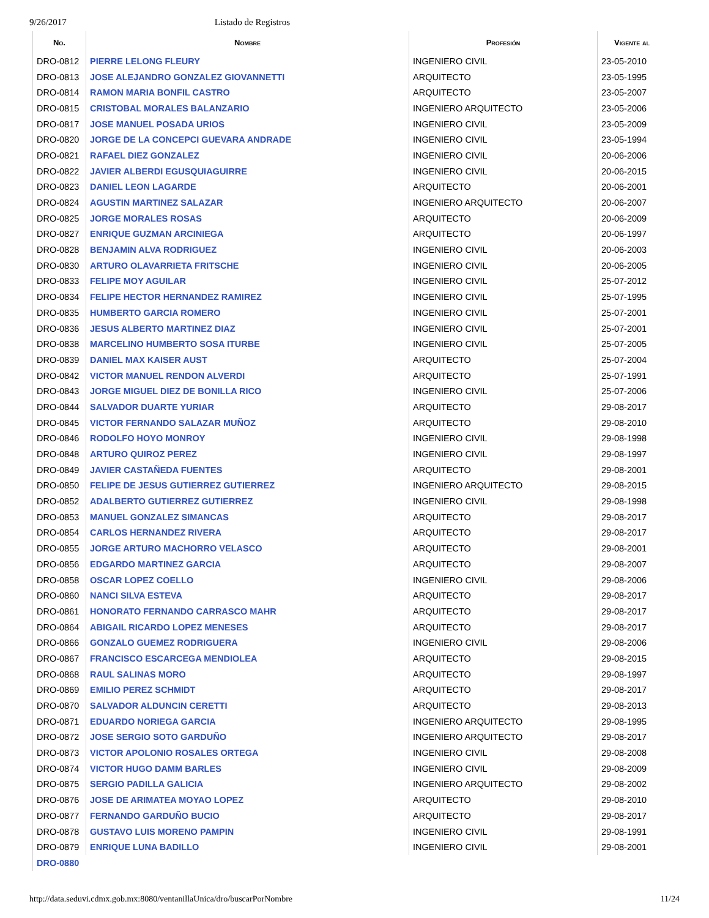9/26/2017 Listado de Registros
| No. | Nombre | Profesión | Vigente al |
| --- | --- | --- | --- |
| DRO-0812 | PIERRE LELONG FLEURY | INGENIERO CIVIL | 23-05-2010 |
| DRO-0813 | JOSE ALEJANDRO GONZALEZ GIOVANNETTI | ARQUITECTO | 23-05-1995 |
| DRO-0814 | RAMON MARIA BONFIL CASTRO | ARQUITECTO | 23-05-2007 |
| DRO-0815 | CRISTOBAL MORALES BALANZARIO | INGENIERO ARQUITECTO | 23-05-2006 |
| DRO-0817 | JOSE MANUEL POSADA URIOS | INGENIERO CIVIL | 23-05-2009 |
| DRO-0820 | JORGE DE LA CONCEPCI GUEVARA ANDRADE | INGENIERO CIVIL | 23-05-1994 |
| DRO-0821 | RAFAEL DIEZ GONZALEZ | INGENIERO CIVIL | 20-06-2006 |
| DRO-0822 | JAVIER ALBERDI EGUSQUIAGUIRRE | INGENIERO CIVIL | 20-06-2015 |
| DRO-0823 | DANIEL LEON LAGARDE | ARQUITECTO | 20-06-2001 |
| DRO-0824 | AGUSTIN MARTINEZ SALAZAR | INGENIERO ARQUITECTO | 20-06-2007 |
| DRO-0825 | JORGE MORALES ROSAS | ARQUITECTO | 20-06-2009 |
| DRO-0827 | ENRIQUE GUZMAN ARCINIEGA | ARQUITECTO | 20-06-1997 |
| DRO-0828 | BENJAMIN ALVA RODRIGUEZ | INGENIERO CIVIL | 20-06-2003 |
| DRO-0830 | ARTURO OLAVARRIETA FRITSCHE | INGENIERO CIVIL | 20-06-2005 |
| DRO-0833 | FELIPE MOY AGUILAR | INGENIERO CIVIL | 25-07-2012 |
| DRO-0834 | FELIPE HECTOR HERNANDEZ RAMIREZ | INGENIERO CIVIL | 25-07-1995 |
| DRO-0835 | HUMBERTO GARCIA ROMERO | INGENIERO CIVIL | 25-07-2001 |
| DRO-0836 | JESUS ALBERTO MARTINEZ DIAZ | INGENIERO CIVIL | 25-07-2001 |
| DRO-0838 | MARCELINO HUMBERTO SOSA ITURBE | INGENIERO CIVIL | 25-07-2005 |
| DRO-0839 | DANIEL MAX KAISER AUST | ARQUITECTO | 25-07-2004 |
| DRO-0842 | VICTOR MANUEL RENDON ALVERDI | ARQUITECTO | 25-07-1991 |
| DRO-0843 | JORGE MIGUEL DIEZ DE BONILLA RICO | INGENIERO CIVIL | 25-07-2006 |
| DRO-0844 | SALVADOR DUARTE YURIAR | ARQUITECTO | 29-08-2017 |
| DRO-0845 | VICTOR FERNANDO SALAZAR MUÑOZ | ARQUITECTO | 29-08-2010 |
| DRO-0846 | RODOLFO HOYO MONROY | INGENIERO CIVIL | 29-08-1998 |
| DRO-0848 | ARTURO QUIROZ PEREZ | INGENIERO CIVIL | 29-08-1997 |
| DRO-0849 | JAVIER CASTAÑEDA FUENTES | ARQUITECTO | 29-08-2001 |
| DRO-0850 | FELIPE DE JESUS GUTIERREZ GUTIERREZ | INGENIERO ARQUITECTO | 29-08-2015 |
| DRO-0852 | ADALBERTO GUTIERREZ GUTIERREZ | INGENIERO CIVIL | 29-08-1998 |
| DRO-0853 | MANUEL GONZALEZ SIMANCAS | ARQUITECTO | 29-08-2017 |
| DRO-0854 | CARLOS HERNANDEZ RIVERA | ARQUITECTO | 29-08-2017 |
| DRO-0855 | JORGE ARTURO MACHORRO VELASCO | ARQUITECTO | 29-08-2001 |
| DRO-0856 | EDGARDO MARTINEZ GARCIA | ARQUITECTO | 29-08-2007 |
| DRO-0858 | OSCAR LOPEZ COELLO | INGENIERO CIVIL | 29-08-2006 |
| DRO-0860 | NANCI SILVA ESTEVA | ARQUITECTO | 29-08-2017 |
| DRO-0861 | HONORATO FERNANDO CARRASCO MAHR | ARQUITECTO | 29-08-2017 |
| DRO-0864 | ABIGAIL RICARDO LOPEZ MENESES | ARQUITECTO | 29-08-2017 |
| DRO-0866 | GONZALO GUEMEZ RODRIGUERA | INGENIERO CIVIL | 29-08-2006 |
| DRO-0867 | FRANCISCO ESCARCEGA MENDIOLEA | ARQUITECTO | 29-08-2015 |
| DRO-0868 | RAUL SALINAS MORO | ARQUITECTO | 29-08-1997 |
| DRO-0869 | EMILIO PEREZ SCHMIDT | ARQUITECTO | 29-08-2017 |
| DRO-0870 | SALVADOR ALDUNCIN CERETTI | ARQUITECTO | 29-08-2013 |
| DRO-0871 | EDUARDO NORIEGA GARCIA | INGENIERO ARQUITECTO | 29-08-1995 |
| DRO-0872 | JOSE SERGIO SOTO GARDUÑO | INGENIERO ARQUITECTO | 29-08-2017 |
| DRO-0873 | VICTOR APOLONIO ROSALES ORTEGA | INGENIERO CIVIL | 29-08-2008 |
| DRO-0874 | VICTOR HUGO DAMM BARLES | INGENIERO CIVIL | 29-08-2009 |
| DRO-0875 | SERGIO PADILLA GALICIA | INGENIERO ARQUITECTO | 29-08-2002 |
| DRO-0876 | JOSE DE ARIMATEA MOYAO LOPEZ | ARQUITECTO | 29-08-2010 |
| DRO-0877 | FERNANDO GARDUÑO BUCIO | ARQUITECTO | 29-08-2017 |
| DRO-0878 | GUSTAVO LUIS MORENO PAMPIN | INGENIERO CIVIL | 29-08-1991 |
| DRO-0879 | ENRIQUE LUNA BADILLO | INGENIERO CIVIL | 29-08-2001 |
| DRO-0880 | | | |
http://data.seduvi.cdmx.gob.mx:8080/ventanillaUnica/dro/buscarPorNombre 11/24